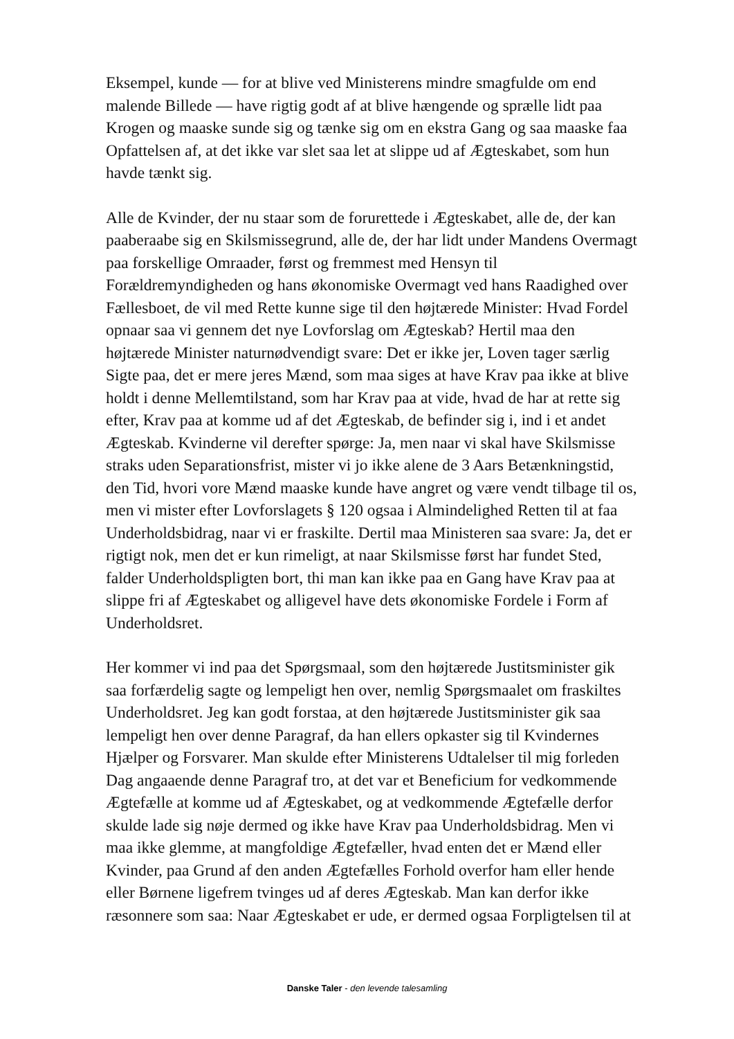Eksempel, kunde — for at blive ved Ministerens mindre smagfulde om end malende Billede — have rigtig godt af at blive hængende og sprælle lidt paa Krogen og maaske sunde sig og tænke sig om en ekstra Gang og saa maaske faa Opfattelsen af, at det ikke var slet saa let at slippe ud af Ægteskabet, som hun havde tænkt sig.
Alle de Kvinder, der nu staar som de forurettede i Ægteskabet, alle de, der kan paaberaabe sig en Skilsmissegrund, alle de, der har lidt under Mandens Overmagt paa forskellige Omraader, først og fremmest med Hensyn til Forældremyndigheden og hans økonomiske Overmagt ved hans Raadighed over Fællesboet, de vil med Rette kunne sige til den højtærede Minister: Hvad Fordel opnaar saa vi gennem det nye Lovforslag om Ægteskab? Hertil maa den højtærede Minister naturnødvendigt svare: Det er ikke jer, Loven tager særlig Sigte paa, det er mere jeres Mænd, som maa siges at have Krav paa ikke at blive holdt i denne Mellemtilstand, som har Krav paa at vide, hvad de har at rette sig efter, Krav paa at komme ud af det Ægteskab, de befinder sig i, ind i et andet Ægteskab. Kvinderne vil derefter spørge: Ja, men naar vi skal have Skilsmisse straks uden Separationsfrist, mister vi jo ikke alene de 3 Aars Betænkningstid, den Tid, hvori vore Mænd maaske kunde have angret og være vendt tilbage til os, men vi mister efter Lovforslagets § 120 ogsaa i Almindelighed Retten til at faa Underholdsbidrag, naar vi er fraskilte. Dertil maa Ministeren saa svare: Ja, det er rigtigt nok, men det er kun rimeligt, at naar Skilsmisse først har fundet Sted, falder Underholdspligten bort, thi man kan ikke paa en Gang have Krav paa at slippe fri af Ægteskabet og alligevel have dets økonomiske Fordele i Form af Underholdsret.
Her kommer vi ind paa det Spørgsmaal, som den højtærede Justitsminister gik saa forfærdelig sagte og lempeligt hen over, nemlig Spørgsmaalet om fraskiltes Underholdsret. Jeg kan godt forstaa, at den højtærede Justitsminister gik saa lempeligt hen over denne Paragraf, da han ellers opkaster sig til Kvindernes Hjælper og Forsvarer. Man skulde efter Ministerens Udtalelser til mig forleden Dag angaaende denne Paragraf tro, at det var et Beneficium for vedkommende Ægtefælle at komme ud af Ægteskabet, og at vedkommende Ægtefælle derfor skulde lade sig nøje dermed og ikke have Krav paa Underholdsbidrag. Men vi maa ikke glemme, at mangfoldige Ægtefæller, hvad enten det er Mænd eller Kvinder, paa Grund af den anden Ægtefælles Forhold overfor ham eller hende eller Børnene ligefrem tvinges ud af deres Ægteskab. Man kan derfor ikke ræsonnere som saa: Naar Ægteskabet er ude, er dermed ogsaa Forpligtelsen til at
Danske Taler - den levende talesamling